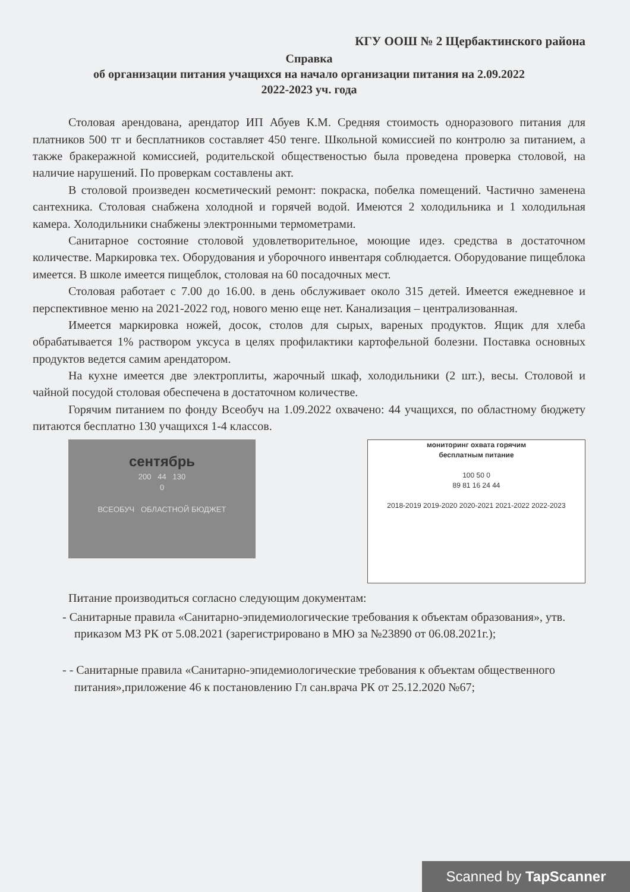КГУ ООШ № 2 Щербактинского района
Справка
об организации питания учащихся на начало организации питания на 2.09.2022
2022-2023 уч. года
Столовая арендована, арендатор ИП Абуев К.М. Средняя стоимость одноразового питания для платников 500 тг и бесплатников составляет 450 тенге. Школьной комиссией по контролю за питанием, а также бракеражной комиссией, родительской общественостью была проведена проверка столовой, на наличие нарушений. По проверкам составлены акт.
В столовой произведен косметический ремонт: покраска, побелка помещений. Частично заменена сантехника. Столовая снабжена холодной и горячей водой. Имеются 2 холодильника и 1 холодильная камера. Холодильники снабжены электронными термометрами.
Санитарное состояние столовой удовлетворительное, моющие идез. средства в достаточном количестве. Маркировка тех. Оборудования и уборочного инвентаря соблюдается. Оборудование пищеблока имеется. В школе имеется пищеблок, столовая на 60 посадочных мест.
Столовая работает с 7.00 до 16.00. в день обслуживает около 315 детей. Имеется ежедневное и перспективное меню на 2021-2022 год, нового меню еще нет. Канализация – централизованная.
Имеется маркировка ножей, досок, столов для сырых, вареных продуктов. Ящик для хлеба обрабатывается 1% раствором уксуса в целях профилактики картофельной болезни. Поставка основных продуктов ведется самим арендатором.
На кухне имеется две электроплиты, жарочный шкаф, холодильники (2 шт.), весы. Столовой и чайной посудой столовая обеспечена в достаточном количестве.
Горячим питанием по фонду Всеобуч на 1.09.2022 охвачено: 44 учащихся, по областному бюджету питаются бесплатно 130 учащихся 1-4 классов.
сентябрь
200 44 130
0
ВСЕОБУЧ ОБЛАСТНОЙ БЮДЖЕТ
мониторинг охвата горячим
бесплатным питание
100 50 0
89 81 16 24 44
2018-2019 2019-2020 2020-2021 2021-2022 2022-2023
Питание производиться согласно следующим документам:
- Санитарные правила «Санитарно-эпидемиологические требования к объектам образования», утв. приказом МЗ РК от 5.08.2021 (зарегистрировано в МЮ за №23890 от 06.08.2021г.);
- - Санитарные правила «Санитарно-эпидемиологические требования к объектам общественного питания»,приложение 46 к постановлению Гл сан.врача РК от 25.12.2020 №67;
Scanned by TapScanner